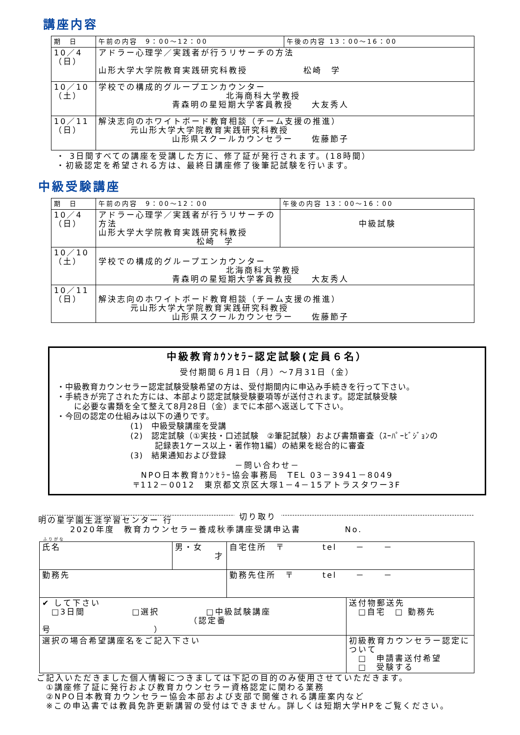講座内容
| 期 日 | 午前の内容 9：00～12：00 | 午後の内容 13：00～16：00 |
| --- | --- | --- |
| 10／4 （日） | アドラー心理学／実践者が行うリサーチの方法 山形大学大学院教育実践研究科教授 松崎 学 | |
| 10／10 （土） | 学校での構成的グループエンカウンター 北海商科大学教授 青森明の星短期大学客員教授 大友秀人 | |
| 10／11 （日） | 解決志向のホワイトボード教育相談（チーム支援の推進） 元山形大学大学院教育実践研究科教授 山形県スクールカウンセラー 佐藤節子 | |
・ 3日間すべての講座を受講した方に、修了証が発行されます。(18時間）
・初級認定を希望される方は、最終日講座修了後筆記試験を行います。
中級受験講座
| 期 日 | 午前の内容 9：00～12：00 | 午後の内容 13：00～16：00 |
| --- | --- | --- |
| 10／4 （日） | アドラー心理学／実践者が行うリサーチの方法 山形大学大学院教育実践研究科教授 松崎 学 | 中級試験 |
| 10／10 （土） | 学校での構成的グループエンカウンター 北海商科大学教授 青森明の星短期大学客員教授 大友秀人 | |
| 10／11 （日） | 解決志向のホワイトボード教育相談（チーム支援の推進） 元山形大学大学院教育実践研究科教授 山形県スクールカウンセラー 佐藤節子 | |
中級教育ｶｳﾝｾﾗｰ認定試験(定員６名）
受付期間６月1日（月）～7月31日（金）
・中級教育カウンセラー認定試験受験希望の方は、受付期間内に申込み手続きを行って下さい。
・手続きが完了された方には、本部より認定試験受験要項等が送付されます。認定試験受験
に必要な書類を全て整えて8月28日（金）までに本部へ返送して下さい。
・今回の認定の仕組みは以下の通りです。
(1)　中級受験講座を受講
(2)　認定試験（①実技・口述試験　②筆記試験）および書類審査（ｽｰﾊﾟｰﾋﾞｼﾞｮﾝの
記録表1ケース以上・著作物1編）の結果を総合的に審査
(3)　結果通知および登録
－問い合わせ－
NPO日本教育ｶｳﾝｾﾗｰ協会事務局　TEL 03－3941－8049
〒112－0012　東京都文京区大塚1－4－15アトラスタワー3F
切り取り
明の星学園生涯学習センター 行
2020年度　教育カウンセラー養成秋季講座受講申込書 No.
ふりがな
| 氏名 | 男・女 才 | 自宅住所 〒 tel － － | |
| 勤務先 | | 勤務先住所 〒 tel － － | |
| ✔ して下さい □3日間 □選択 □中級試験講座 （認定番号 ） | | | 送付物郵送先 □自宅 □ 勤務先 |
| 選択の場合希望講座名をご記入下さい | | | 初級教育カウンセラー認定について □ 申請書送付希望 □ 受験する |
ご記入いただきました個人情報につきましては下記の目的のみ使用させていただきます。
　①講座修了証に発行および教育カウンセラー資格認定に関わる業務
　②NPO日本教育カウンセラー協会本部および支部で開催される講座案内など
　※この申込書では教員免許更新講習の受付はできません。詳しくは短期大学HPをご覧ください。